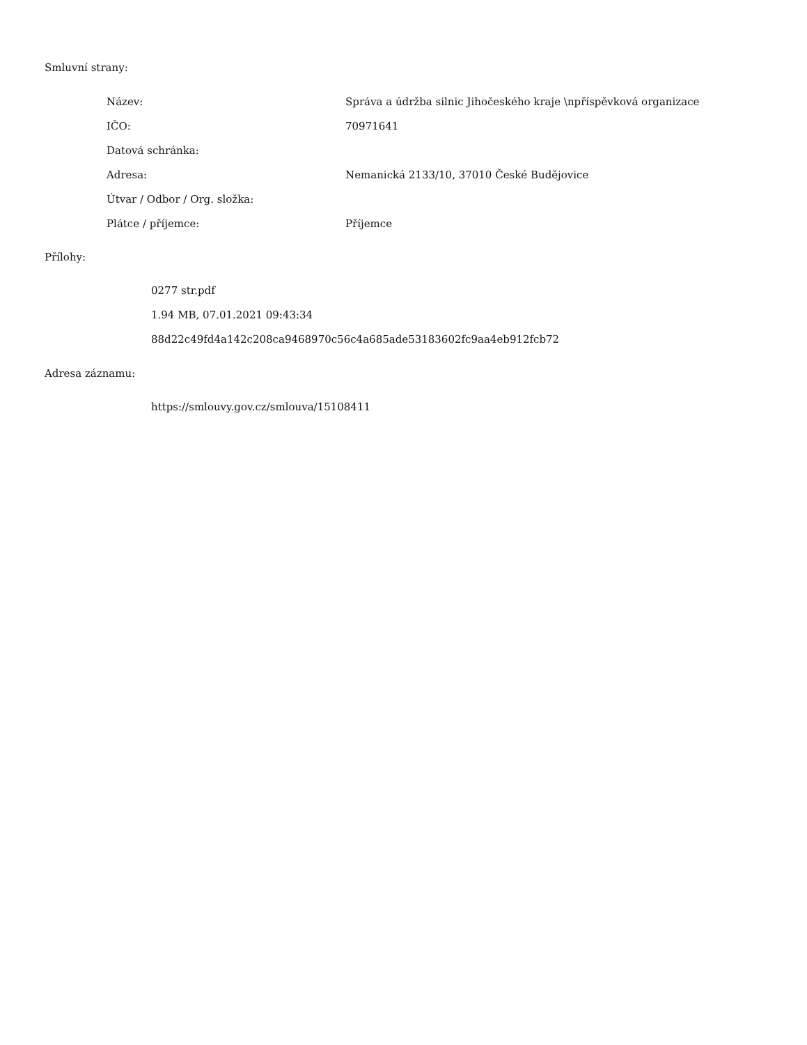Smluvní strany:
| Název: | Správa a údržba silnic Jihočeského kraje \npříspěvková organizace |
| IČO: | 70971641 |
| Datová schránka: | |
| Adresa: | Nemanická 2133/10, 37010 České Budějovice |
| Útvar / Odbor / Org. složka: | |
| Plátce / příjemce: | Příjemce |
Přílohy:
0277 str.pdf
1.94 MB, 07.01.2021 09:43:34
88d22c49fd4a142c208ca9468970c56c4a685ade53183602fc9aa4eb912fcb72
Adresa záznamu:
https://smlouvy.gov.cz/smlouva/15108411